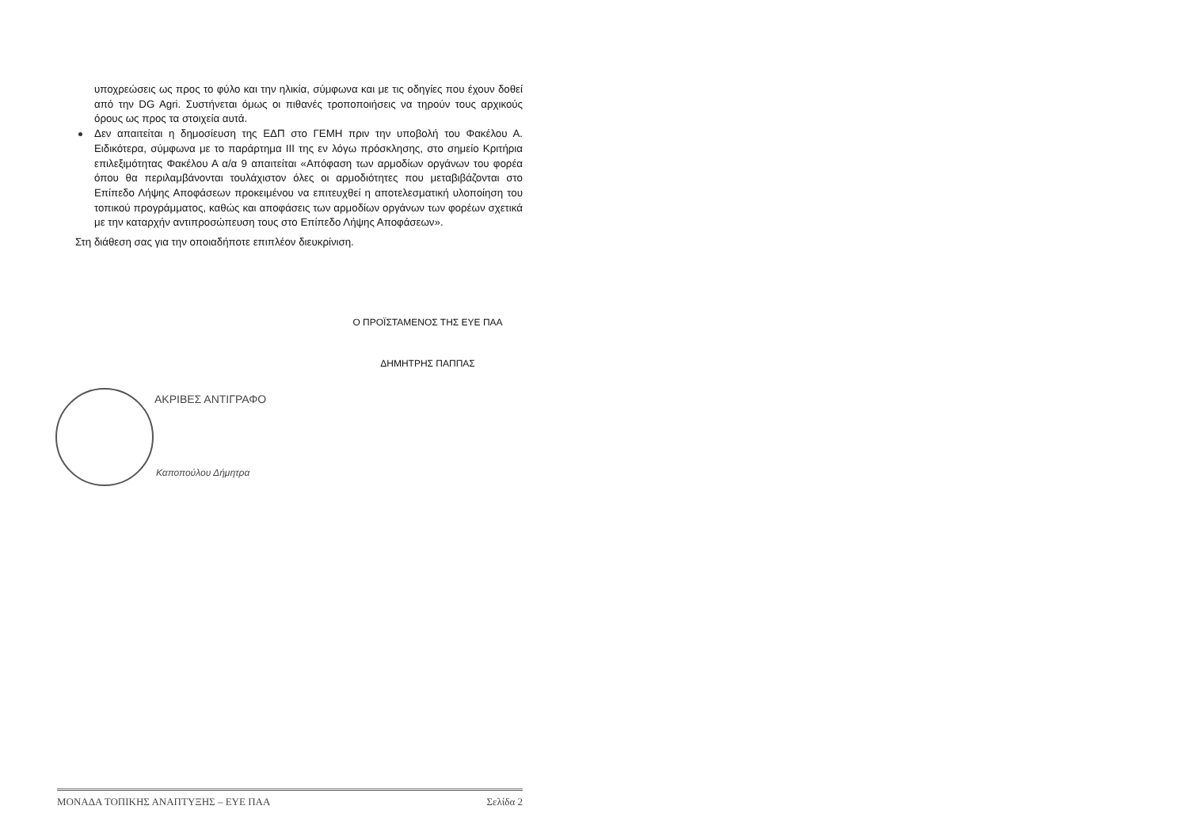υποχρεώσεις ως προς το φύλο και την ηλικία, σύμφωνα και με τις οδηγίες που έχουν δοθεί από την DG Agri. Συστήνεται όμως οι πιθανές τροποποιήσεις να τηρούν τους αρχικούς όρους ως προς τα στοιχεία αυτά.
Δεν απαιτείται η δημοσίευση της ΕΔΠ στο ΓΕΜΗ πριν την υποβολή του Φακέλου Α. Ειδικότερα, σύμφωνα με το παράρτημα ΙΙΙ της εν λόγω πρόσκλησης, στο σημείο Κριτήρια επιλεξιμότητας Φακέλου Α α/α 9 απαιτείται «Απόφαση των αρμοδίων οργάνων του φορέα όπου θα περιλαμβάνονται τουλάχιστον όλες οι αρμοδιότητες που μεταβιβάζονται στο Επίπεδο Λήψης Αποφάσεων προκειμένου να επιτευχθεί η αποτελεσματική υλοποίηση του τοπικού προγράμματος, καθώς και αποφάσεις των αρμοδίων οργάνων των φορέων σχετικά με την καταρχήν αντιπροσώπευση τους στο Επίπεδο Λήψης Αποφάσεων».
Στη διάθεση σας για την οποιαδήποτε επιπλέον διευκρίνιση.
Ο ΠΡΟΪΣΤΑΜΕΝΟΣ ΤΗΣ ΕΥΕ ΠΑΑ
ΔΗΜΗΤΡΗΣ ΠΑΠΠΑΣ
ΑΚΡΙΒΕΣ ΑΝΤΙΓΡΑΦΟ
Καποπούλου Δήμητρα
ΜΟΝΑΔΑ ΤΟΠΙΚΗΣ ΑΝΑΠΤΥΞΗΣ – ΕΥΕ ΠΑΑ Σελίδα 2